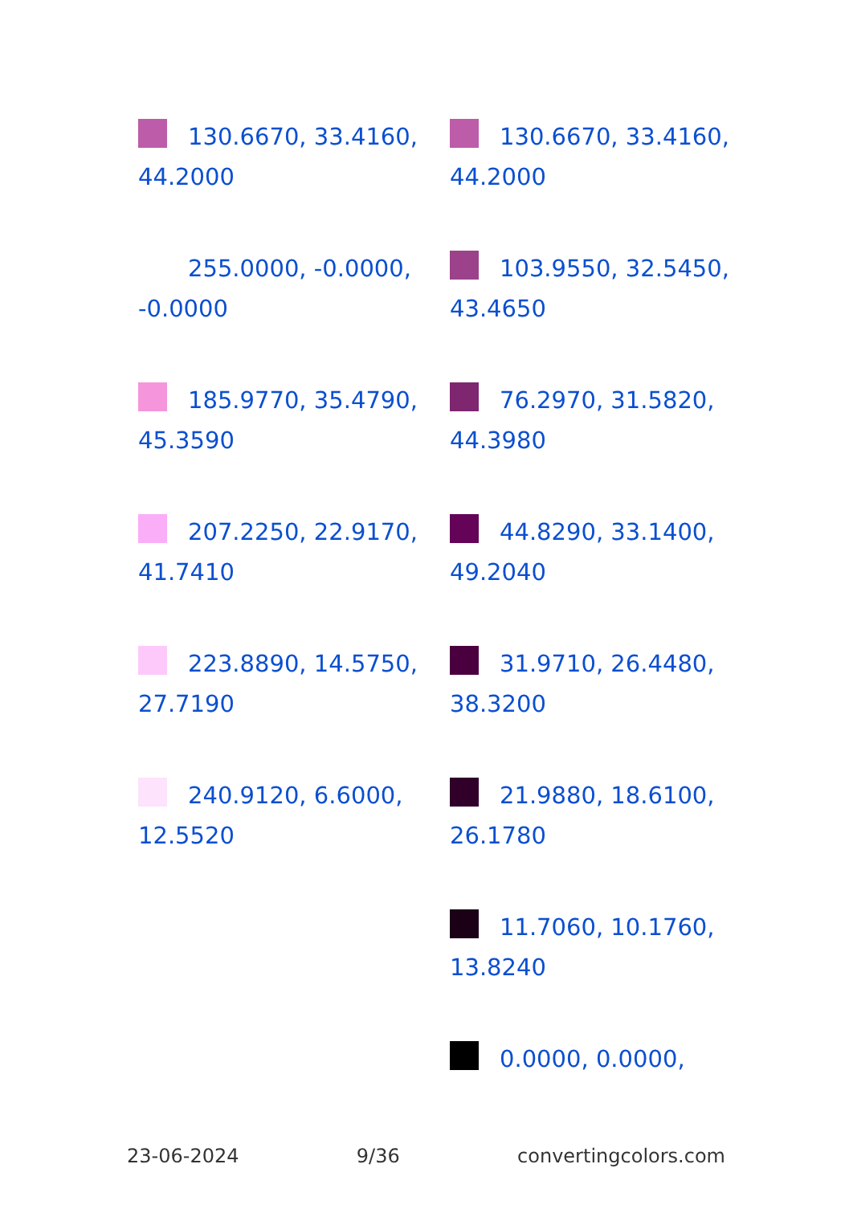130.6670, 33.4160, 44.2000
255.0000, -0.0000, -0.0000
185.9770, 35.4790, 45.3590
207.2250, 22.9170, 41.7410
223.8890, 14.5750, 27.7190
240.9120, 6.6000, 12.5520
130.6670, 33.4160, 44.2000
103.9550, 32.5450, 43.4650
76.2970, 31.5820, 44.3980
44.8290, 33.1400, 49.2040
31.9710, 26.4480, 38.3200
21.9880, 18.6100, 26.1780
11.7060, 10.1760, 13.8240
0.0000, 0.0000,
23-06-2024 9/36 convertingcolors.com